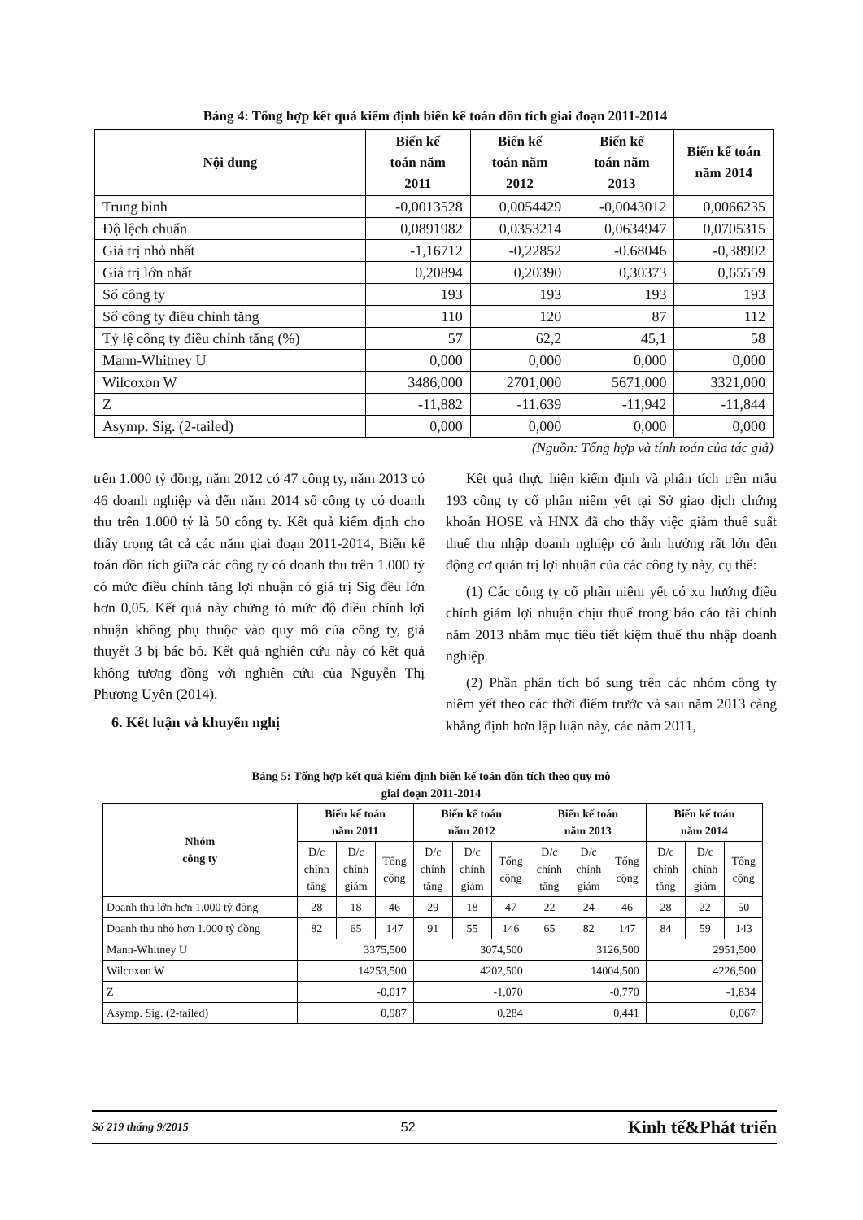Bảng 4: Tổng hợp kết quả kiểm định biến kế toán dồn tích giai đoạn 2011-2014
| Nội dung | Biến kế toán năm 2011 | Biến kế toán năm 2012 | Biến kế toán năm 2013 | Biến kế toán năm 2014 |
| --- | --- | --- | --- | --- |
| Trung bình | -0,0013528 | 0,0054429 | -0,0043012 | 0,0066235 |
| Độ lệch chuẩn | 0,0891982 | 0,0353214 | 0,0634947 | 0,0705315 |
| Giá trị nhỏ nhất | -1,16712 | -0,22852 | -0.68046 | -0,38902 |
| Giá trị lớn nhất | 0,20894 | 0,20390 | 0,30373 | 0,65559 |
| Số công ty | 193 | 193 | 193 | 193 |
| Số công ty điều chỉnh tăng | 110 | 120 | 87 | 112 |
| Tỷ lệ công ty điều chỉnh tăng (%) | 57 | 62,2 | 45,1 | 58 |
| Mann-Whitney U | 0,000 | 0,000 | 0,000 | 0,000 |
| Wilcoxon W | 3486,000 | 2701,000 | 5671,000 | 3321,000 |
| Z | -11,882 | -11.639 | -11,942 | -11,844 |
| Asymp. Sig. (2-tailed) | 0,000 | 0,000 | 0,000 | 0,000 |
(Nguồn: Tổng hợp và tính toán của tác giả)
trên 1.000 tỷ đồng, năm 2012 có 47 công ty, năm 2013 có 46 doanh nghiệp và đến năm 2014 số công ty có doanh thu trên 1.000 tỷ là 50 công ty. Kết quả kiểm định cho thấy trong tất cả các năm giai đoạn 2011-2014, Biến kế toán dồn tích giữa các công ty có doanh thu trên 1.000 tỷ có mức điều chỉnh tăng lợi nhuận có giá trị Sig đều lớn hơn 0,05. Kết quả này chứng tỏ mức độ điều chỉnh lợi nhuận không phụ thuộc vào quy mô của công ty, giả thuyết 3 bị bác bỏ. Kết quả nghiên cứu này có kết quả không tương đồng với nghiên cứu của Nguyễn Thị Phương Uyên (2014).
6. Kết luận và khuyến nghị
Kết quả thực hiện kiểm định và phân tích trên mẫu 193 công ty cổ phần niêm yết tại Sở giao dịch chứng khoán HOSE và HNX đã cho thấy việc giảm thuế suất thuế thu nhập doanh nghiệp có ảnh hưởng rất lớn đến động cơ quản trị lợi nhuận của các công ty này, cụ thể:
(1) Các công ty cổ phần niêm yết có xu hướng điều chỉnh giảm lợi nhuận chịu thuế trong báo cáo tài chính năm 2013 nhằm mục tiêu tiết kiệm thuế thu nhập doanh nghiệp.
(2) Phần phân tích bổ sung trên các nhóm công ty niêm yết theo các thời điểm trước và sau năm 2013 càng khẳng định hơn lập luận này, các năm 2011,
Bảng 5: Tổng hợp kết quả kiểm định biến kế toán dồn tích theo quy mô
giai đoạn 2011-2014
| Nhóm công ty | Biến kế toán năm 2011 | | | Biến kế toán năm 2012 | | | Biến kế toán năm 2013 | | | Biến kế toán năm 2014 | | |
| --- | --- | --- | --- | --- | --- | --- | --- | --- | --- | --- | --- | --- |
| | Đ/c chỉnh tăng | Đ/c chỉnh giảm | Tổng cộng | Đ/c chỉnh tăng | Đ/c chỉnh giảm | Tổng cộng | Đ/c chỉnh tăng | Đ/c chỉnh giảm | Tổng cộng | Đ/c chỉnh tăng | Đ/c chỉnh giảm | Tổng cộng |
| Doanh thu lớn hơn 1.000 tỷ đồng | 28 | 18 | 46 | 29 | 18 | 47 | 22 | 24 | 46 | 28 | 22 | 50 |
| Doanh thu nhỏ hơn 1.000 tỷ đồng | 82 | 65 | 147 | 91 | 55 | 146 | 65 | 82 | 147 | 84 | 59 | 143 |
| Mann-Whitney U | 3375,500 | | | 3074,500 | | | 3126,500 | | | 2951,500 | | |
| Wilcoxon W | 14253,500 | | | 4202,500 | | | 14004,500 | | | 4226,500 | | |
| Z | -0,017 | | | -1,070 | | | -0,770 | | | -1,834 | | |
| Asymp. Sig. (2-tailed) | 0,987 | | | 0,284 | | | 0,441 | | | 0,067 | | |
Số 219 tháng 9/2015 52 Kinh tế&Phát triển